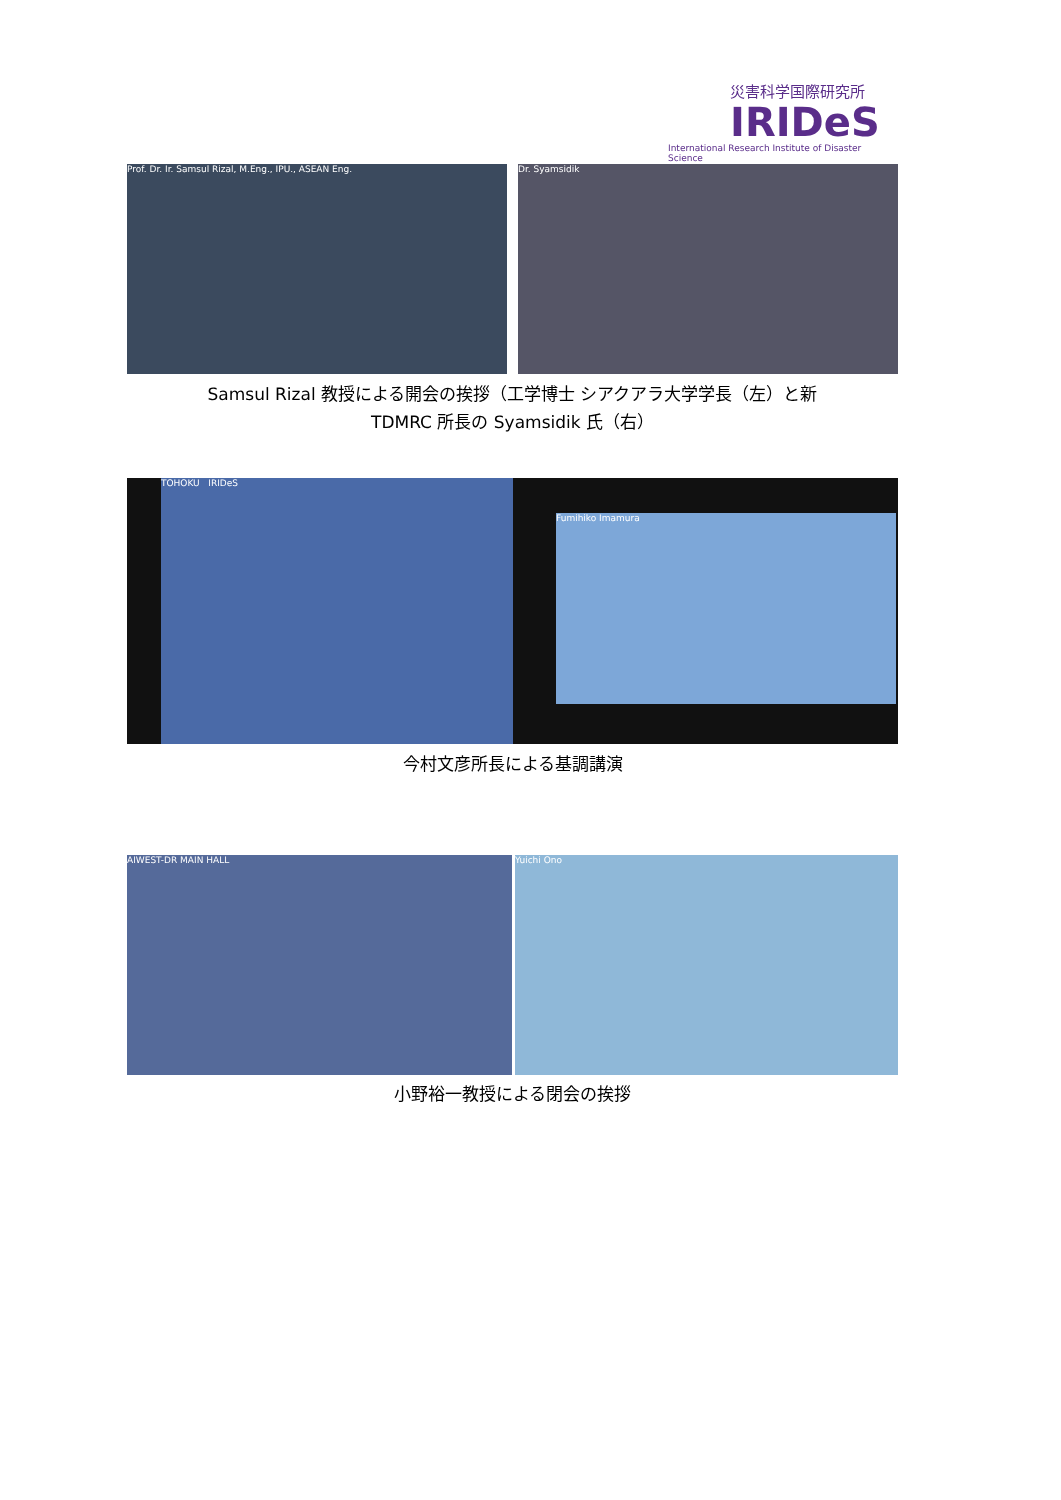災害科学国際研究所
IRIDeS
International Research Institute of Disaster Science
Prof. Dr. Ir. Samsul Rizal, M.Eng., IPU., ASEAN Eng. Dr. Syamsidik
Samsul Rizal 教授による開会の挨拶（工学博士 シアクアラ大学学長（左）と新
TDMRC 所長の Syamsidik 氏（右）
TOHOKU IRIDeS
Fumihiko Imamura
今村文彦所長による基調講演
AIWEST-DR MAIN HALL Yuichi Ono
小野裕一教授による閉会の挨拶